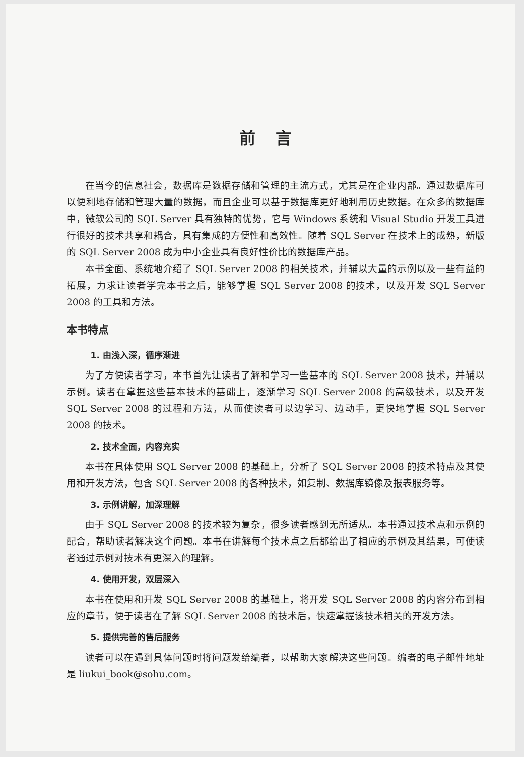前言
在当今的信息社会，数据库是数据存储和管理的主流方式，尤其是在企业内部。通过数据库可以便利地存储和管理大量的数据，而且企业可以基于数据库更好地利用历史数据。在众多的数据库中，微软公司的 SQL Server 具有独特的优势，它与 Windows 系统和 Visual Studio 开发工具进行很好的技术共享和耦合，具有集成的方便性和高效性。随着 SQL Server 在技术上的成熟，新版的 SQL Server 2008 成为中小企业具有良好性价比的数据库产品。
本书全面、系统地介绍了 SQL Server 2008 的相关技术，并辅以大量的示例以及一些有益的拓展，力求让读者学完本书之后，能够掌握 SQL Server 2008 的技术，以及开发 SQL Server 2008 的工具和方法。
本书特点
1. 由浅入深，循序渐进
为了方便读者学习，本书首先让读者了解和学习一些基本的 SQL Server 2008 技术，并辅以示例。读者在掌握这些基本技术的基础上，逐渐学习 SQL Server 2008 的高级技术，以及开发 SQL Server 2008 的过程和方法，从而使读者可以边学习、边动手，更快地掌握 SQL Server 2008 的技术。
2. 技术全面，内容充实
本书在具体使用 SQL Server 2008 的基础上，分析了 SQL Server 2008 的技术特点及其使用和开发方法，包含 SQL Server 2008 的各种技术，如复制、数据库镜像及报表服务等。
3. 示例讲解，加深理解
由于 SQL Server 2008 的技术较为复杂，很多读者感到无所适从。本书通过技术点和示例的配合，帮助读者解决这个问题。本书在讲解每个技术点之后都给出了相应的示例及其结果，可使读者通过示例对技术有更深入的理解。
4. 使用开发，双层深入
本书在使用和开发 SQL Server 2008 的基础上，将开发 SQL Server 2008 的内容分布到相应的章节，便于读者在了解 SQL Server 2008 的技术后，快速掌握该技术相关的开发方法。
5. 提供完善的售后服务
读者可以在遇到具体问题时将问题发给编者，以帮助大家解决这些问题。编者的电子邮件地址是 liukui_book@sohu.com。